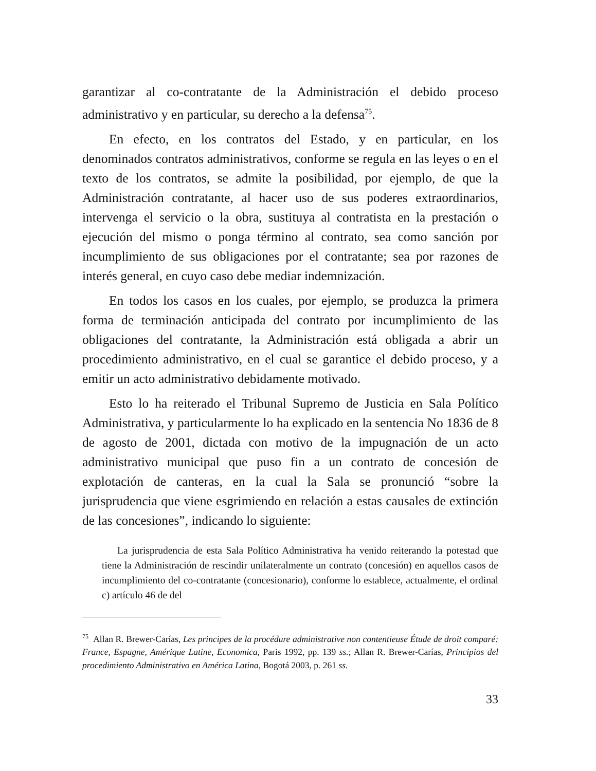garantizar al co-contratante de la Administración el debido proceso administrativo y en particular, su derecho a la defensa<sup>75</sup>.
En efecto, en los contratos del Estado, y en particular, en los denominados contratos administrativos, conforme se regula en las leyes o en el texto de los contratos, se admite la posibilidad, por ejemplo, de que la Administración contratante, al hacer uso de sus poderes extraordinarios, intervenga el servicio o la obra, sustituya al contratista en la prestación o ejecución del mismo o ponga término al contrato, sea como sanción por incumplimiento de sus obligaciones por el contratante; sea por razones de interés general, en cuyo caso debe mediar indemnización.
En todos los casos en los cuales, por ejemplo, se produzca la primera forma de terminación anticipada del contrato por incumplimiento de las obligaciones del contratante, la Administración está obligada a abrir un procedimiento administrativo, en el cual se garantice el debido proceso, y a emitir un acto administrativo debidamente motivado.
Esto lo ha reiterado el Tribunal Supremo de Justicia en Sala Político Administrativa, y particularmente lo ha explicado en la sentencia No 1836 de 8 de agosto de 2001, dictada con motivo de la impugnación de un acto administrativo municipal que puso fin a un contrato de concesión de explotación de canteras, en la cual la Sala se pronunció “sobre la jurisprudencia que viene esgrimiendo en relación a estas causales de extinción de las concesiones”, indicando lo siguiente:
La jurisprudencia de esta Sala Político Administrativa ha venido reiterando la potestad que tiene la Administración de rescindir unilateralmente un contrato (concesión) en aquellos casos de incumplimiento del co-contratante (concesionario), conforme lo establece, actualmente, el ordinal c) artículo 46 de del
<sup>75</sup> Allan R. Brewer-Carías, Les principes de la procédure administrative non contentieuse Étude de droit comparé: France, Espagne, Amérique Latine, Economica, Paris 1992, pp. 139 ss.; Allan R. Brewer-Carías, Principios del procedimiento Administrativo en América Latina, Bogotá 2003, p. 261 ss.
33